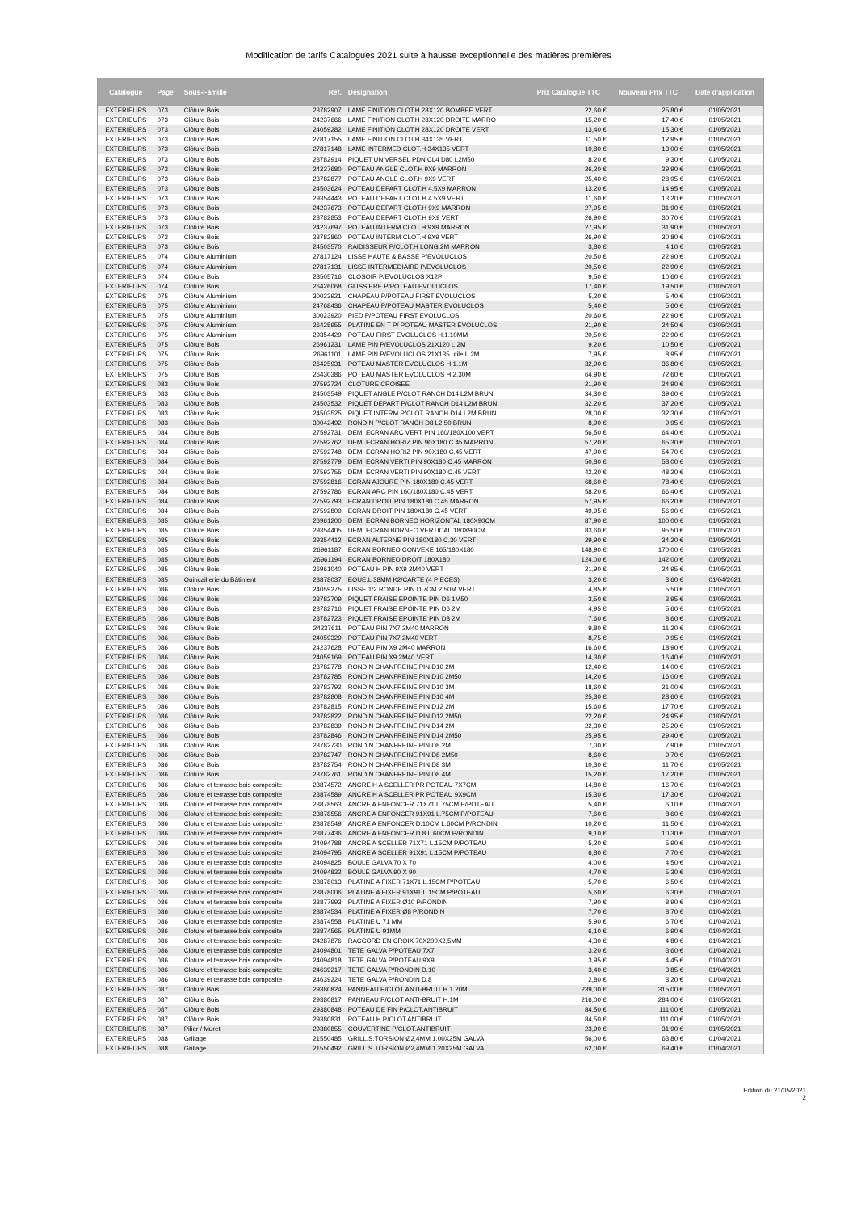Modification de tarifs Catalogues 2021 suite à hausse exceptionnelle des matières premières
| Catalogue | Page | Sous-Famille | Réf. | Désignation | Prix Catalogue TTC | Nouveau Prix TTC | Date d'application |
| --- | --- | --- | --- | --- | --- | --- | --- |
| EXTERIEURS | 073 | Clôture Bois | 23782907 | LAME FINITION CLOT.H 28X120 BOMBEE VERT | 22,60 € | 25,80 € | 01/05/2021 |
| EXTERIEURS | 073 | Clôture Bois | 24237666 | LAME FINITION CLOT.H 28X120 DROITE MARRO | 15,20 € | 17,40 € | 01/05/2021 |
| EXTERIEURS | 073 | Clôture Bois | 24059282 | LAME FINITION CLOT.H 28X120 DROITE VERT | 13,40 € | 15,30 € | 01/05/2021 |
| EXTERIEURS | 073 | Clôture Bois | 27817155 | LAME FINITION CLOT.H 34X135 VERT | 11,50 € | 12,95 € | 01/05/2021 |
| EXTERIEURS | 073 | Clôture Bois | 27817148 | LAME INTERMED CLOT.H 34X135 VERT | 10,80 € | 13,00 € | 01/05/2021 |
| EXTERIEURS | 073 | Clôture Bois | 23782914 | PIQUET UNIVERSEL PDN CL4 D80 L2M50 | 8,20 € | 9,30 € | 01/05/2021 |
| EXTERIEURS | 073 | Clôture Bois | 24237680 | POTEAU ANGLE CLOT.H 9X9 MARRON | 26,20 € | 29,90 € | 01/05/2021 |
| EXTERIEURS | 073 | Clôture Bois | 23782877 | POTEAU ANGLE CLOT.H 9X9 VERT | 25,40 € | 28,95 € | 01/05/2021 |
| EXTERIEURS | 073 | Clôture Bois | 24503624 | POTEAU DEPART CLOT.H 4.5X9 MARRON | 13,20 € | 14,95 € | 01/05/2021 |
| EXTERIEURS | 073 | Clôture Bois | 29354443 | POTEAU DEPART CLOT.H 4.5X9 VERT | 11,60 € | 13,20 € | 01/05/2021 |
| EXTERIEURS | 073 | Clôture Bois | 24237673 | POTEAU DEPART CLOT.H 9X9 MARRON | 27,95 € | 31,90 € | 01/05/2021 |
| EXTERIEURS | 073 | Clôture Bois | 23782853 | POTEAU DEPART CLOT.H 9X9 VERT | 26,90 € | 30,70 € | 01/05/2021 |
| EXTERIEURS | 073 | Clôture Bois | 24237697 | POTEAU INTERM CLOT.H 9X9 MARRON | 27,95 € | 31,90 € | 01/05/2021 |
| EXTERIEURS | 073 | Clôture Bois | 23782860 | POTEAU INTERM CLOT.H 9X9 VERT | 26,90 € | 30,80 € | 01/05/2021 |
| EXTERIEURS | 073 | Clôture Bois | 24503570 | RAIDISSEUR P/CLOT.H LONG.2M MARRON | 3,80 € | 4,10 € | 01/05/2021 |
| EXTERIEURS | 074 | Clôture Aluminium | 27817124 | LISSE HAUTE & BASSE P/EVOLUCLOS | 20,50 € | 22,90 € | 01/05/2021 |
| EXTERIEURS | 074 | Clôture Aluminium | 27817131 | LISSE INTERMEDIAIRE P/EVOLUCLOS | 20,50 € | 22,90 € | 01/05/2021 |
| EXTERIEURS | 074 | Clôture Bois | 28505716 | CLOSOIR P/EVOLUCLOS X12P | 9,50 € | 10,60 € | 01/05/2021 |
| EXTERIEURS | 074 | Clôture Bois | 26426068 | GLISSIERE P/POTEAU EVOLUCLOS | 17,40 € | 19,50 € | 01/05/2021 |
| EXTERIEURS | 075 | Clôture Aluminium | 30023921 | CHAPEAU P/POTEAU FIRST EVOLUCLOS | 5,20 € | 5,40 € | 01/05/2021 |
| EXTERIEURS | 075 | Clôture Aluminium | 24768436 | CHAPEAU P/POTEAU MASTER EVOLUCLOS | 5,40 € | 5,60 € | 01/05/2021 |
| EXTERIEURS | 075 | Clôture Aluminium | 30023920 | PIED P/POTEAU FIRST EVOLUCLOS | 20,60 € | 22,90 € | 01/05/2021 |
| EXTERIEURS | 075 | Clôture Aluminium | 26425955 | PLATINE EN T P/ POTEAU MASTER EVOLUCLOS | 21,90 € | 24,50 € | 01/05/2021 |
| EXTERIEURS | 075 | Clôture Aluminium | 29354429 | POTEAU FIRST EVOLUCLOS H.1.10MM | 20,50 € | 22,90 € | 01/05/2021 |
| EXTERIEURS | 075 | Clôture Bois | 26961231 | LAME PIN P/EVOLUCLOS 21X120 L.2M | 9,20 € | 10,50 € | 01/05/2021 |
| EXTERIEURS | 075 | Clôture Bois | 26961101 | LAME PIN P/EVOLUCLOS 21X135 utile L.2M | 7,95 € | 8,95 € | 01/05/2021 |
| EXTERIEURS | 075 | Clôture Bois | 26425931 | POTEAU MASTER EVOLUCLOS H.1.1M | 32,90 € | 36,80 € | 01/05/2021 |
| EXTERIEURS | 075 | Clôture Bois | 26430386 | POTEAU MASTER EVOLUCLOS H.2.30M | 64,90 € | 72,60 € | 01/05/2021 |
| EXTERIEURS | 083 | Clôture Bois | 27592724 | CLOTURE CROISEE | 21,90 € | 24,90 € | 01/05/2021 |
| EXTERIEURS | 083 | Clôture Bois | 24503549 | PIQUET ANGLE P/CLOT RANCH D14 L2M BRUN | 34,30 € | 39,60 € | 01/05/2021 |
| EXTERIEURS | 083 | Clôture Bois | 24503532 | PIQUET DEPART P/CLOT RANCH D14 L2M BRUN | 32,20 € | 37,20 € | 01/05/2021 |
| EXTERIEURS | 083 | Clôture Bois | 24503525 | PIQUET INTERM P/CLOT RANCH D14 L2M BRUN | 28,00 € | 32,30 € | 01/05/2021 |
| EXTERIEURS | 083 | Clôture Bois | 30042492 | RONDIN P/CLOT RANCH D8 L2.50 BRUN | 8,90 € | 9,95 € | 01/05/2021 |
| EXTERIEURS | 084 | Clôture Bois | 27592731 | DEMI ECRAN ARC VERT PIN 160/180X100 VERT | 56,50 € | 64,40 € | 01/05/2021 |
| EXTERIEURS | 084 | Clôture Bois | 27592762 | DEMI ECRAN HORIZ PIN 90X180 C.45 MARRON | 57,20 € | 65,30 € | 01/05/2021 |
| EXTERIEURS | 084 | Clôture Bois | 27592748 | DEMI ECRAN HORIZ PIN 90X180 C.45 VERT | 47,90 € | 54,70 € | 01/05/2021 |
| EXTERIEURS | 084 | Clôture Bois | 27592779 | DEMI ECRAN VERTI PIN 90X180 C.45 MARRON | 50,80 € | 58,00 € | 01/05/2021 |
| EXTERIEURS | 084 | Clôture Bois | 27592755 | DEMI ECRAN VERTI PIN 90X180 C.45 VERT | 42,20 € | 48,20 € | 01/05/2021 |
| EXTERIEURS | 084 | Clôture Bois | 27592816 | ECRAN AJOURE PIN 180X180 C.45 VERT | 68,60 € | 78,40 € | 01/05/2021 |
| EXTERIEURS | 084 | Clôture Bois | 27592786 | ECRAN ARC PIN 160/180X180 C.45 VERT | 58,20 € | 66,40 € | 01/05/2021 |
| EXTERIEURS | 084 | Clôture Bois | 27592793 | ECRAN DROIT PIN 180X180 C.45 MARRON | 57,95 € | 66,20 € | 01/05/2021 |
| EXTERIEURS | 084 | Clôture Bois | 27592809 | ECRAN DROIT PIN 180X180 C.45 VERT | 49,95 € | 56,90 € | 01/05/2021 |
| EXTERIEURS | 085 | Clôture Bois | 26961200 | DEMI ECRAN BORNEO HORIZONTAL 180X90CM | 87,90 € | 100,00 € | 01/05/2021 |
| EXTERIEURS | 085 | Clôture Bois | 29354405 | DEMI ECRAN BORNEO VERTICAL 180X90CM | 83,60 € | 95,50 € | 01/05/2021 |
| EXTERIEURS | 085 | Clôture Bois | 29354412 | ECRAN ALTERNE PIN 180X180 C.30 VERT | 29,90 € | 34,20 € | 01/05/2021 |
| EXTERIEURS | 085 | Clôture Bois | 26961187 | ECRAN BORNEO CONVEXE 165/180X180 | 148,90 € | 170,00 € | 01/05/2021 |
| EXTERIEURS | 085 | Clôture Bois | 26961194 | ECRAN BORNEO DROIT 180X180 | 124,00 € | 142,00 € | 01/05/2021 |
| EXTERIEURS | 085 | Clôture Bois | 26961040 | POTEAU H PIN 9X9 2M40 VERT | 21,90 € | 24,95 € | 01/05/2021 |
| EXTERIEURS | 085 | Quincaillerie du Bâtiment | 23878037 | EQUE.L 38MM K2/CARTE (4 PIECES) | 3,20 € | 3,60 € | 01/04/2021 |
| EXTERIEURS | 086 | Clôture Bois | 24059275 | LISSE 1/2 RONDE PIN D.7CM 2.50M VERT | 4,85 € | 5,50 € | 01/05/2021 |
| EXTERIEURS | 086 | Clôture Bois | 23782709 | PIQUET FRAISE EPOINTE PIN D6 1M50 | 3,50 € | 3,95 € | 01/05/2021 |
| EXTERIEURS | 086 | Clôture Bois | 23782716 | PIQUET FRAISE EPOINTE PIN D6 2M | 4,95 € | 5,60 € | 01/05/2021 |
| EXTERIEURS | 086 | Clôture Bois | 23782723 | PIQUET FRAISE EPOINTE PIN D8 2M | 7,60 € | 8,60 € | 01/05/2021 |
| EXTERIEURS | 086 | Clôture Bois | 24237611 | POTEAU PIN 7X7 2M40 MARRON | 9,80 € | 11,20 € | 01/05/2021 |
| EXTERIEURS | 086 | Clôture Bois | 24059329 | POTEAU PIN 7X7 2M40 VERT | 8,75 € | 9,95 € | 01/05/2021 |
| EXTERIEURS | 086 | Clôture Bois | 24237628 | POTEAU PIN X9 2M40 MARRON | 16,60 € | 18,90 € | 01/05/2021 |
| EXTERIEURS | 086 | Clôture Bois | 24059169 | POTEAU PIN X9 2M40 VERT | 14,30 € | 16,40 € | 01/05/2021 |
| EXTERIEURS | 086 | Clôture Bois | 23782778 | RONDIN CHANFREINE PIN D10 2M | 12,40 € | 14,00 € | 01/05/2021 |
| EXTERIEURS | 086 | Clôture Bois | 23782785 | RONDIN CHANFREINE PIN D10 2M50 | 14,20 € | 16,00 € | 01/05/2021 |
| EXTERIEURS | 086 | Clôture Bois | 23782792 | RONDIN CHANFREINE PIN D10 3M | 18,60 € | 21,00 € | 01/05/2021 |
| EXTERIEURS | 086 | Clôture Bois | 23782808 | RONDIN CHANFREINE PIN D10 4M | 25,30 € | 28,60 € | 01/05/2021 |
| EXTERIEURS | 086 | Clôture Bois | 23782815 | RONDIN CHANFREINE PIN D12 2M | 15,60 € | 17,70 € | 01/05/2021 |
| EXTERIEURS | 086 | Clôture Bois | 23782822 | RONDIN CHANFREINE PIN D12 2M50 | 22,20 € | 24,95 € | 01/05/2021 |
| EXTERIEURS | 086 | Clôture Bois | 23782839 | RONDIN CHANFREINE PIN D14 2M | 22,30 € | 25,20 € | 01/05/2021 |
| EXTERIEURS | 086 | Clôture Bois | 23782846 | RONDIN CHANFREINE PIN D14 2M50 | 25,95 € | 29,40 € | 01/05/2021 |
| EXTERIEURS | 086 | Clôture Bois | 23782730 | RONDIN CHANFREINE PIN D8 2M | 7,00 € | 7,90 € | 01/05/2021 |
| EXTERIEURS | 086 | Clôture Bois | 23782747 | RONDIN CHANFREINE PIN D8 2M50 | 8,60 € | 9,70 € | 01/05/2021 |
| EXTERIEURS | 086 | Clôture Bois | 23782754 | RONDIN CHANFREINE PIN D8 3M | 10,30 € | 11,70 € | 01/05/2021 |
| EXTERIEURS | 086 | Clôture Bois | 23782761 | RONDIN CHANFREINE PIN D8 4M | 15,20 € | 17,20 € | 01/05/2021 |
| EXTERIEURS | 086 | Cloture et terrasse bois composite | 23874572 | ANCRE H A SCELLER PR POTEAU 7X7CM | 14,80 € | 16,70 € | 01/04/2021 |
| EXTERIEURS | 086 | Cloture et terrasse bois composite | 23874589 | ANCRE H A SCELLER PR POTEAU 9X9CM | 15,30 € | 17,30 € | 01/04/2021 |
| EXTERIEURS | 086 | Cloture et terrasse bois composite | 23878563 | ANCRE A ENFONCER 71X71 L.75CM P/POTEAU | 5,40 € | 6,10 € | 01/04/2021 |
| EXTERIEURS | 086 | Cloture et terrasse bois composite | 23878556 | ANCRE A ENFONCER 91X91 L.75CM P/POTEAU | 7,60 € | 8,60 € | 01/04/2021 |
| EXTERIEURS | 086 | Cloture et terrasse bois composite | 23878549 | ANCRE A ENFONCER D.10CM L.60CM P/RONDIN | 10,20 € | 11,50 € | 01/04/2021 |
| EXTERIEURS | 086 | Cloture et terrasse bois composite | 23877436 | ANCRE A ENFONCER D.8 L.60CM P/RONDIN | 9,10 € | 10,30 € | 01/04/2021 |
| EXTERIEURS | 086 | Cloture et terrasse bois composite | 24094788 | ANCRE A SCELLER 71X71 L.15CM P/POTEAU | 5,20 € | 5,90 € | 01/04/2021 |
| EXTERIEURS | 086 | Cloture et terrasse bois composite | 24094795 | ANCRE A SCELLER 91X91 L.15CM P/POTEAU | 6,80 € | 7,70 € | 01/04/2021 |
| EXTERIEURS | 086 | Cloture et terrasse bois composite | 24094825 | BOULE GALVA 70 X 70 | 4,00 € | 4,50 € | 01/04/2021 |
| EXTERIEURS | 086 | Cloture et terrasse bois composite | 24094832 | BOULE GALVA 90 X 90 | 4,70 € | 5,30 € | 01/04/2021 |
| EXTERIEURS | 086 | Cloture et terrasse bois composite | 23878013 | PLATINE A FIXER 71X71 L.15CM P/POTEAU | 5,70 € | 6,50 € | 01/04/2021 |
| EXTERIEURS | 086 | Cloture et terrasse bois composite | 23878006 | PLATINE A FIXER 91X91 L.15CM P/POTEAU | 5,60 € | 6,30 € | 01/04/2021 |
| EXTERIEURS | 086 | Cloture et terrasse bois composite | 23877993 | PLATINE A FIXER Ø10 P/RONDIN | 7,90 € | 8,90 € | 01/04/2021 |
| EXTERIEURS | 086 | Cloture et terrasse bois composite | 23874534 | PLATINE A FIXER Ø8 P/RONDIN | 7,70 € | 8,70 € | 01/04/2021 |
| EXTERIEURS | 086 | Cloture et terrasse bois composite | 23874558 | PLATINE U 71 MM | 5,90 € | 6,70 € | 01/04/2021 |
| EXTERIEURS | 086 | Cloture et terrasse bois composite | 23874565 | PLATINE U 91MM | 6,10 € | 6,90 € | 01/04/2021 |
| EXTERIEURS | 086 | Cloture et terrasse bois composite | 24287876 | RACCORD EN CROIX 70X200X2,5MM | 4,30 € | 4,80 € | 01/04/2021 |
| EXTERIEURS | 086 | Cloture et terrasse bois composite | 24094801 | TETE GALVA P/POTEAU 7X7 | 3,20 € | 3,60 € | 01/04/2021 |
| EXTERIEURS | 086 | Cloture et terrasse bois composite | 24094818 | TETE GALVA P/POTEAU 9X9 | 3,95 € | 4,45 € | 01/04/2021 |
| EXTERIEURS | 086 | Cloture et terrasse bois composite | 24639217 | TETE GALVA P/RONDIN D.10 | 3,40 € | 3,85 € | 01/04/2021 |
| EXTERIEURS | 086 | Cloture et terrasse bois composite | 24639224 | TETE GALVA P/RONDIN D.8 | 2,80 € | 3,20 € | 01/04/2021 |
| EXTERIEURS | 087 | Clôture Bois | 29380824 | PANNEAU P/CLOT ANTI-BRUIT H.1.20M | 239,00 € | 315,00 € | 01/05/2021 |
| EXTERIEURS | 087 | Clôture Bois | 29380817 | PANNEAU P/CLOT ANTI-BRUIT H.1M | 216,00 € | 284,00 € | 01/05/2021 |
| EXTERIEURS | 087 | Clôture Bois | 29380848 | POTEAU DE FIN P/CLOT.ANTIBRUIT | 84,50 € | 111,00 € | 01/05/2021 |
| EXTERIEURS | 087 | Clôture Bois | 29380831 | POTEAU H P/CLOT.ANTIBRUIT | 84,50 € | 111,00 € | 01/05/2021 |
| EXTERIEURS | 087 | Pilier / Muret | 29380855 | COUVERTINE P/CLOT.ANTIBRUIT | 23,90 € | 31,90 € | 01/05/2021 |
| EXTERIEURS | 088 | Grillage | 21550485 | GRILL.S.TORSION Ø2,4MM 1.00X25M GALVA | 56,00 € | 63,80 € | 01/04/2021 |
| EXTERIEURS | 088 | Grillage | 21550492 | GRILL.S.TORSION Ø2,4MM 1.20X25M GALVA | 62,00 € | 69,40 € | 01/04/2021 |
Edition du 21/05/2021
2